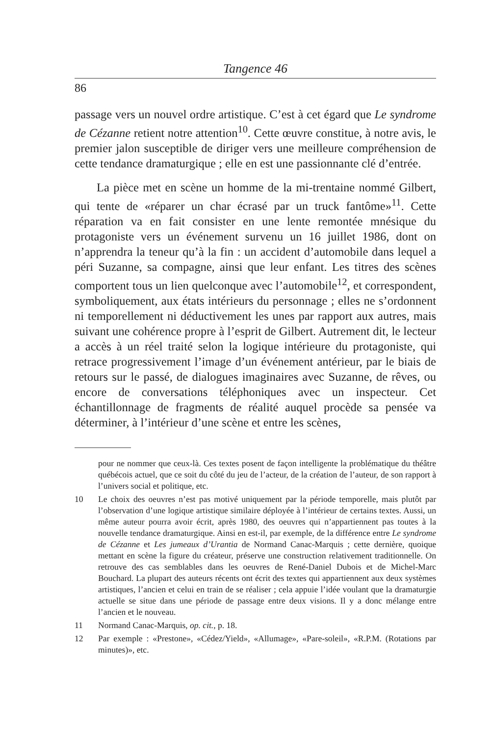Tangence 46
86
passage vers un nouvel ordre artistique. C’est à cet égard que Le syndrome de Cézanne retient notre attention<sup>10</sup>. Cette œuvre constitue, à notre avis, le premier jalon susceptible de diriger vers une meilleure compréhension de cette tendance dramaturgique ; elle en est une passionnante clé d’entrée.
La pièce met en scène un homme de la mi-trentaine nommé Gilbert, qui tente de «réparer un char écrasé par un truck fantôme»<sup>11</sup>. Cette réparation va en fait consister en une lente remontée mnésique du protagoniste vers un événement survenu un 16 juillet 1986, dont on n’apprendra la teneur qu’à la fin : un accident d’automobile dans lequel a péri Suzanne, sa compagne, ainsi que leur enfant. Les titres des scènes comportent tous un lien quelconque avec l’automobile<sup>12</sup>, et correspondent, symboliquement, aux états intérieurs du personnage ; elles ne s’ordonnent ni temporellement ni déductivement les unes par rapport aux autres, mais suivant une cohérence propre à l’esprit de Gilbert. Autrement dit, le lecteur a accès à un réel traité selon la logique intérieure du protagoniste, qui retrace progressivement l’image d’un événement antérieur, par le biais de retours sur le passé, de dialogues imaginaires avec Suzanne, de rêves, ou encore de conversations téléphoniques avec un inspecteur. Cet échantillonnage de fragments de réalité auquel procède sa pensée va déterminer, à l’intérieur d’une scène et entre les scènes,
pour ne nommer que ceux-là. Ces textes posent de façon intelligente la problématique du théâtre québécois actuel, que ce soit du côté du jeu de l’acteur, de la création de l’auteur, de son rapport à l’univers social et politique, etc.
10 Le choix des oeuvres n’est pas motivé uniquement par la période temporelle, mais plutôt par l’observation d’une logique artistique similaire déployée à l’intérieur de certains textes. Aussi, un même auteur pourra avoir écrit, après 1980, des oeuvres qui n’appartiennent pas toutes à la nouvelle tendance dramaturgique. Ainsi en est-il, par exemple, de la différence entre Le syndrome de Cézanne et Les jumeaux d’Urantia de Normand Canac-Marquis ; cette dernière, quoique mettant en scène la figure du créateur, préserve une construction relativement traditionnelle. On retrouve des cas semblables dans les oeuvres de René-Daniel Dubois et de Michel-Marc Bouchard. La plupart des auteurs récents ont écrit des textes qui appartiennent aux deux systèmes artistiques, l’ancien et celui en train de se réaliser ; cela appuie l’idée voulant que la dramaturgie actuelle se situe dans une période de passage entre deux visions. Il y a donc mélange entre l’ancien et le nouveau.
11 Normand Canac-Marquis, op. cit., p. 18.
12 Par exemple : «Prestone», «Cédez/Yield», «Allumage», «Pare-soleil», «R.P.M. (Rotations par minutes)», etc.